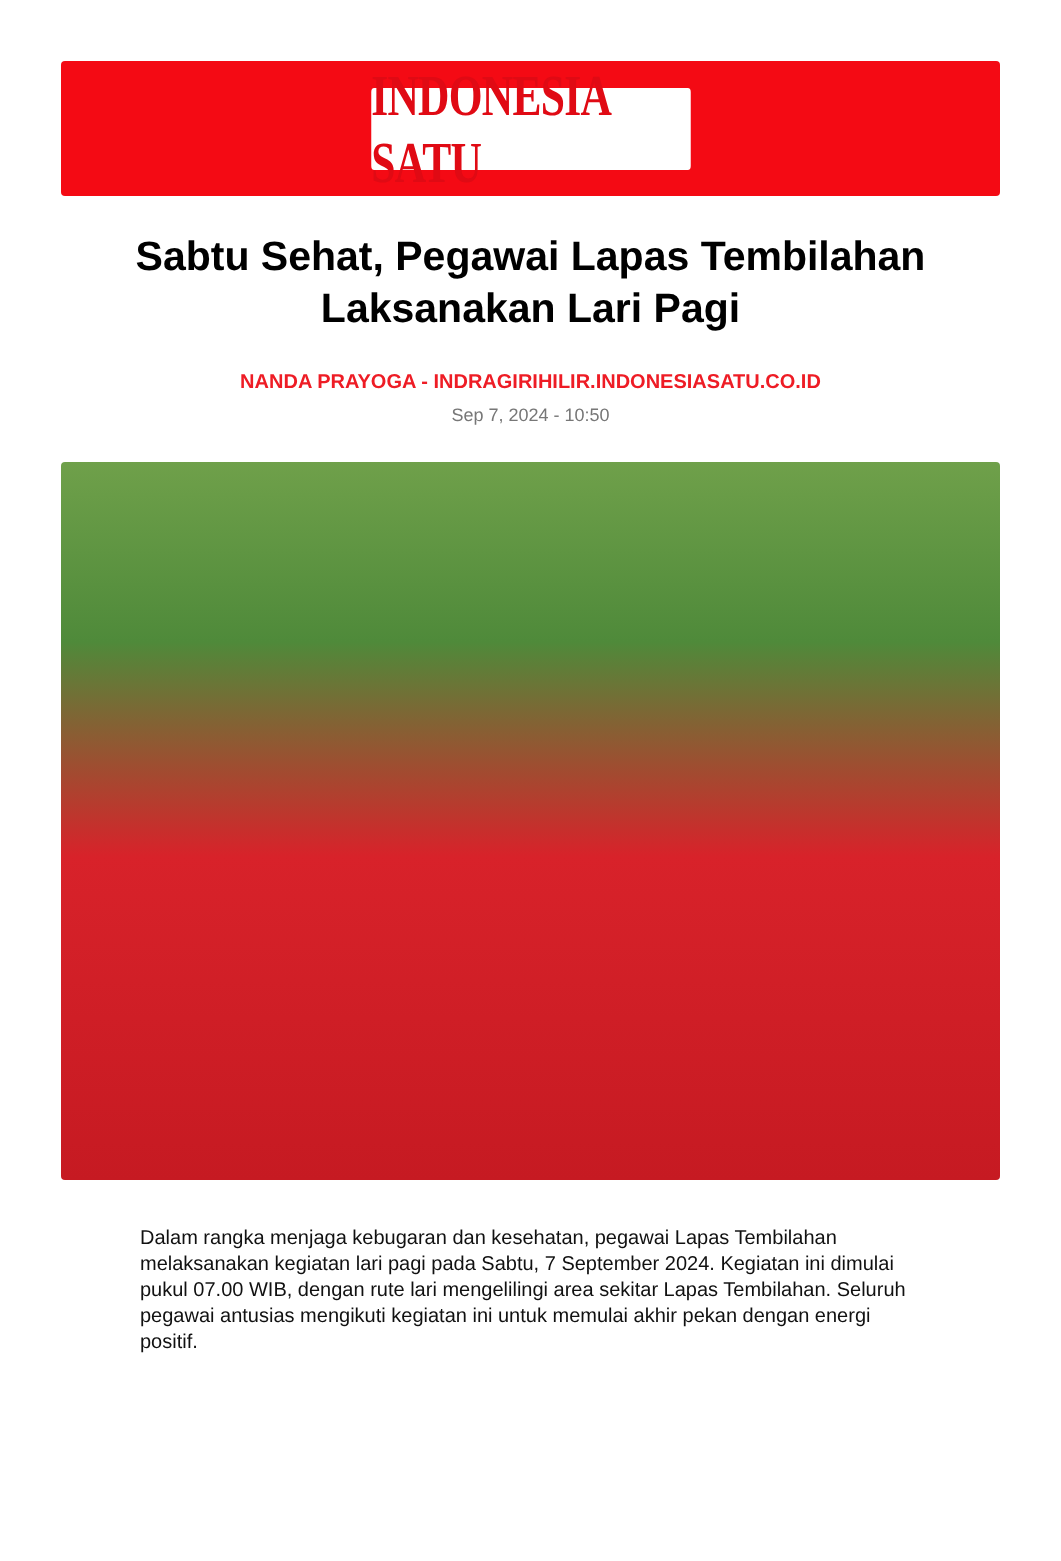INDONESIA SATU
Sabtu Sehat, Pegawai Lapas Tembilahan Laksanakan Lari Pagi
NANDA PRAYOGA - INDRAGIRIHILIR.INDONESIASATU.CO.ID
Sep 7, 2024 - 10:50
Dalam rangka menjaga kebugaran dan kesehatan, pegawai Lapas Tembilahan melaksanakan kegiatan lari pagi pada Sabtu, 7 September 2024. Kegiatan ini dimulai pukul 07.00 WIB, dengan rute lari mengelilingi area sekitar Lapas Tembilahan. Seluruh pegawai antusias mengikuti kegiatan ini untuk memulai akhir pekan dengan energi positif.